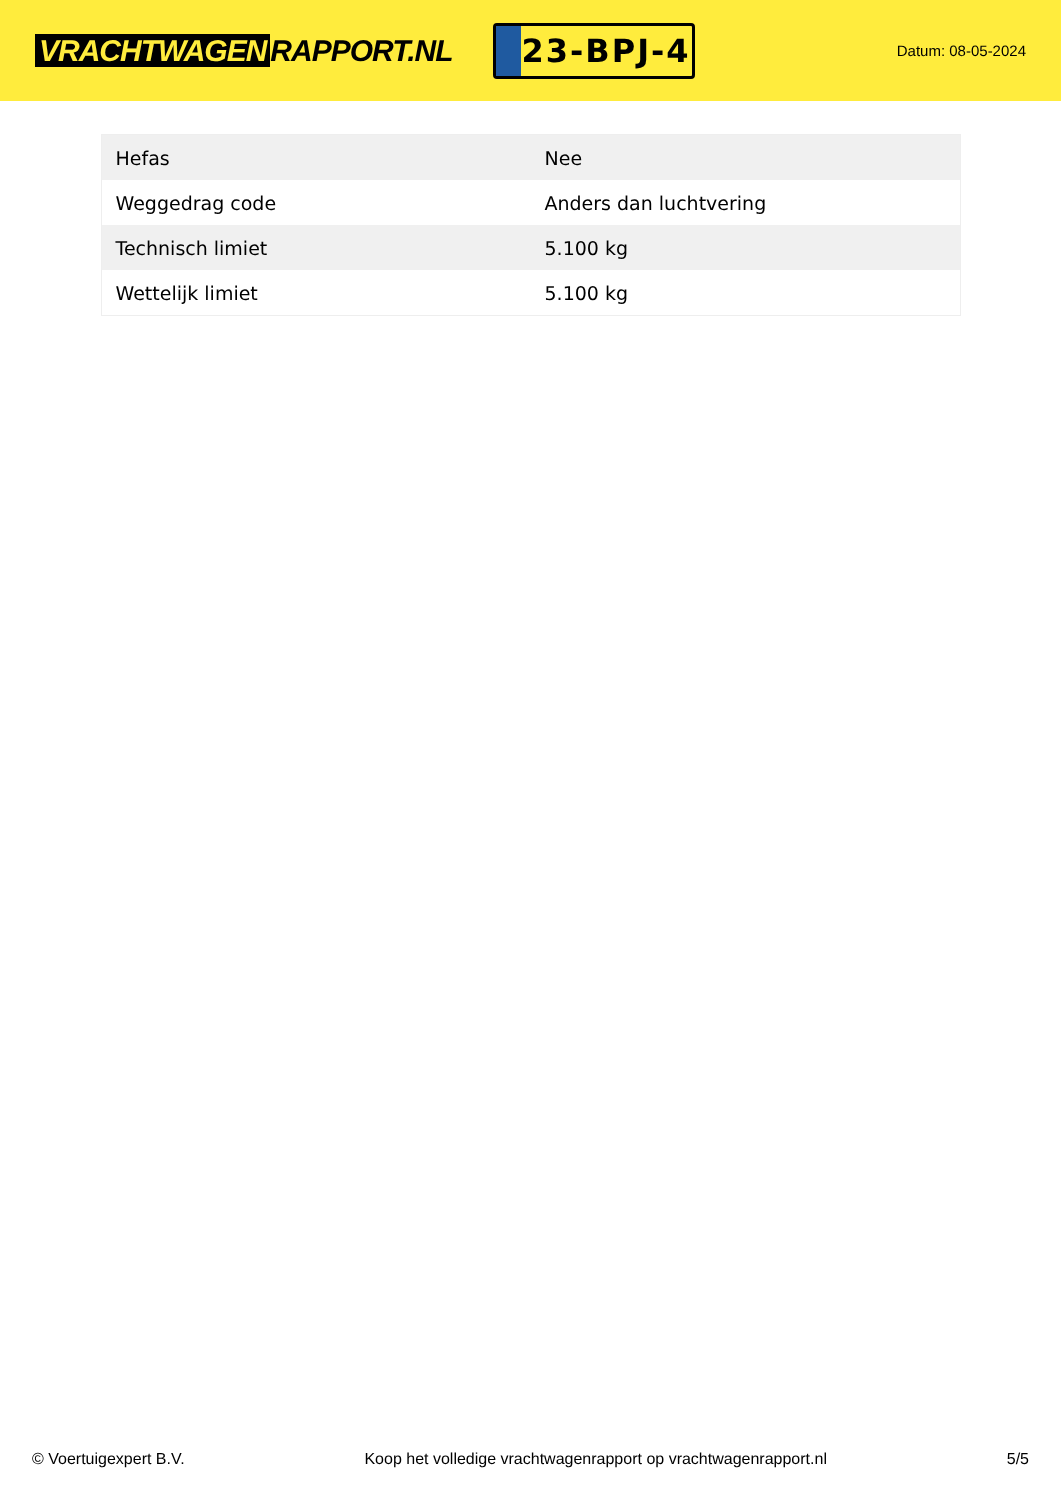VRACHTWAGEN RAPPORT.NL
23-BPJ-4
Datum: 08-05-2024
| Hefas | Nee |
| Weggedrag code | Anders dan luchtvering |
| Technisch limiet | 5.100 kg |
| Wettelijk limiet | 5.100 kg |
© Voertuigexpert B.V. Koop het volledige vrachtwagenrapport op vrachtwagenrapport.nl 5/5